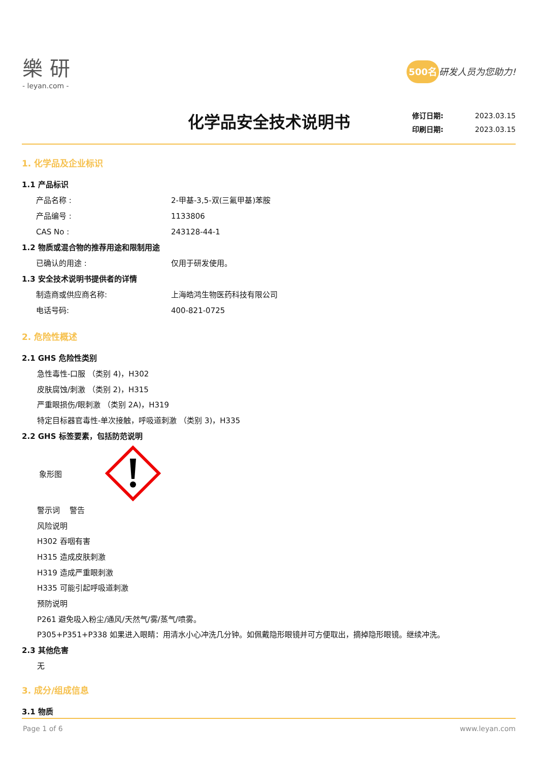樂研
- leyan.com -
500名 研发人员为您助力!
化学品安全技术说明书
修订日期: 2023.03.15
印刷日期: 2023.03.15
1. 化学品及企业标识
1.1 产品标识
产品名称 : 2-甲基-3,5-双(三氟甲基)苯胺
产品编号 : 1133806
CAS No : 243128-44-1
1.2 物质或混合物的推荐用途和限制用途
已确认的用途 : 仅用于研发使用。
1.3 安全技术说明书提供者的详情
制造商或供应商名称: 上海皓鸿生物医药科技有限公司
电话号码: 400-821-0725
2. 危险性概述
2.1 GHS 危险性类别
急性毒性-口服 （类别 4)，H302
皮肤腐蚀/刺激 （类别 2)，H315
严重眼损伤/眼刺激 （类别 2A)，H319
特定目标器官毒性-单次接触，呼吸道刺激 （类别 3)，H335
2.2 GHS 标签要素，包括防范说明
象形图
警示词 警告
风险说明
H302 吞咽有害
H315 造成皮肤刺激
H319 造成严重眼刺激
H335 可能引起呼吸道刺激
预防说明
P261 避免吸入粉尘/通风/天然气/雾/蒸气/喷雾。
P305+P351+P338 如果进入眼睛：用清水小心冲洗几分钟。如佩戴隐形眼镜并可方便取出，摘掉隐形眼镜。继续冲洗。
2.3 其他危害
无
3. 成分/组成信息
3.1 物质
Page 1 of 6 www.leyan.com